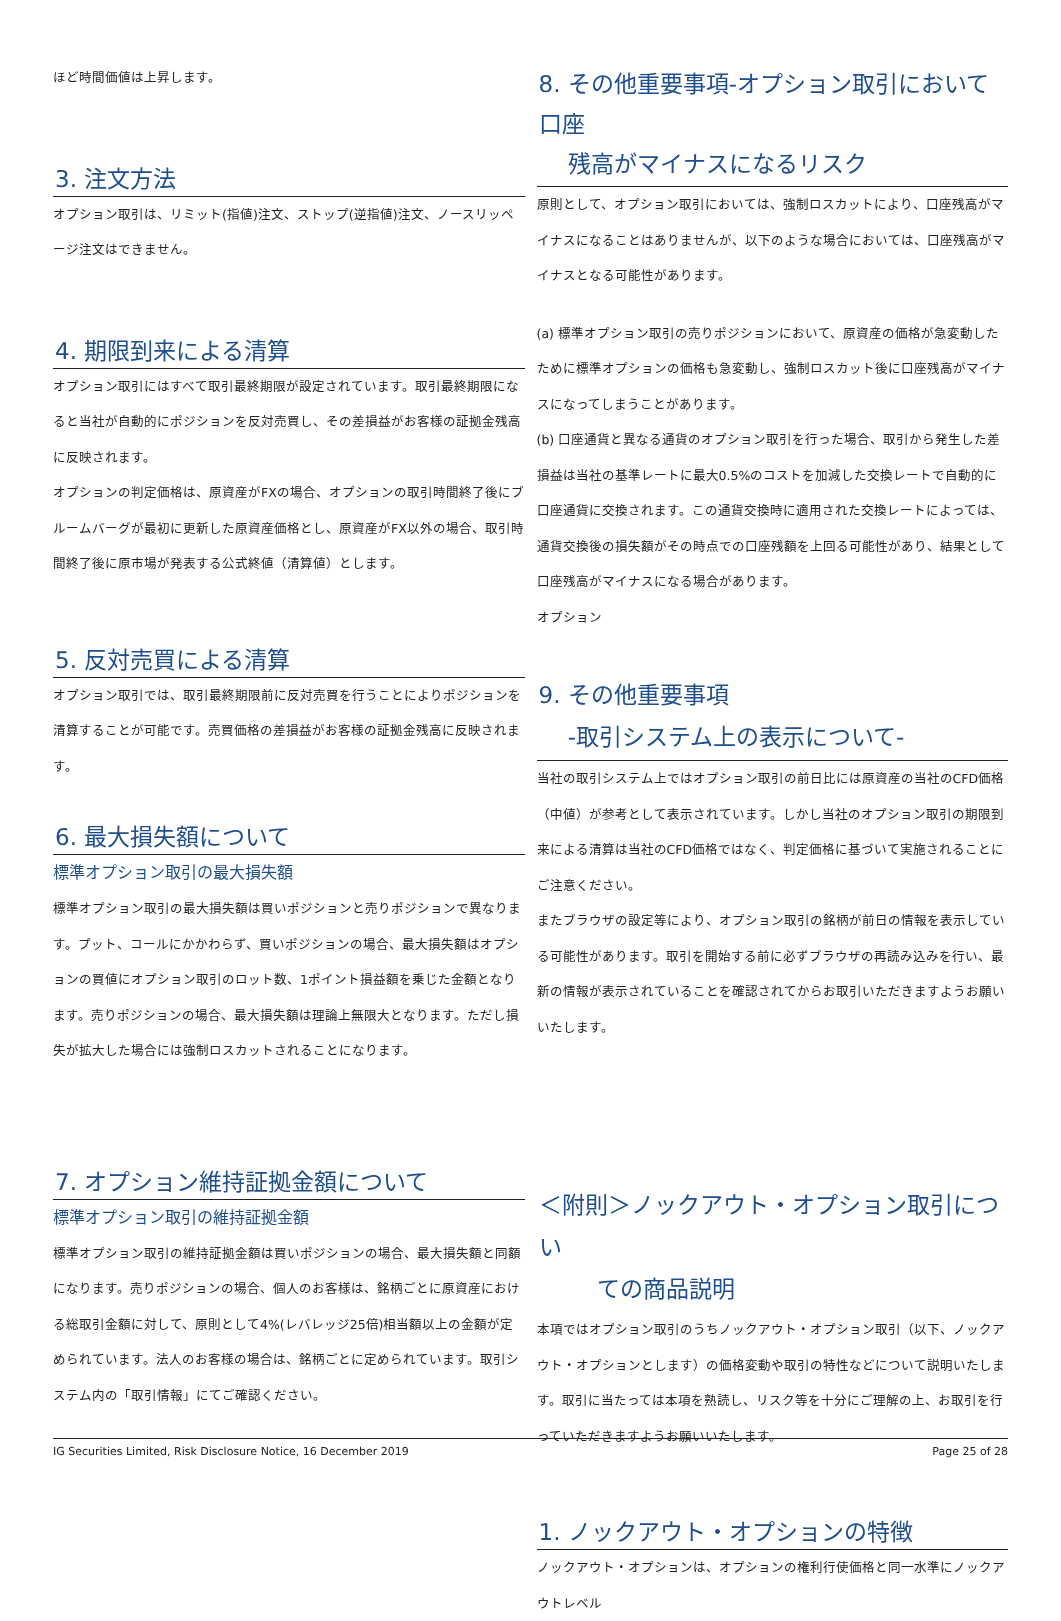ほど時間価値は上昇します。
3. 注文方法
オプション取引は、リミット(指値)注文、ストップ(逆指値)注文、ノースリッページ注文はできません。
4. 期限到来による清算
オプション取引にはすべて取引最終期限が設定されています。取引最終期限になると当社が自動的にポジションを反対売買し、その差損益がお客様の証拠金残高に反映されます。
オプションの判定価格は、原資産がFXの場合、オプションの取引時間終了後にブルームバーグが最初に更新した原資産価格とし、原資産がFX以外の場合、取引時間終了後に原市場が発表する公式終値（清算値）とします。
5. 反対売買による清算
オプション取引では、取引最終期限前に反対売買を行うことによりポジションを清算することが可能です。売買価格の差損益がお客様の証拠金残高に反映されます。
6. 最大損失額について
標準オプション取引の最大損失額
標準オプション取引の最大損失額は買いポジションと売りポジションで異なります。プット、コールにかかわらず、買いポジションの場合、最大損失額はオプションの買値にオプション取引のロット数、1ポイント損益額を乗じた金額となります。売りポジションの場合、最大損失額は理論上無限大となります。ただし損失が拡大した場合には強制ロスカットされることになります。
7. オプション維持証拠金額について
標準オプション取引の維持証拠金額
標準オプション取引の維持証拠金額は買いポジションの場合、最大損失額と同額になります。売りポジションの場合、個人のお客様は、銘柄ごとに原資産における総取引金額に対して、原則として4%(レバレッジ25倍)相当額以上の金額が定められています。法人のお客様の場合は、銘柄ごとに定められています。取引システム内の「取引情報」にてご確認ください。
8. その他重要事項-オプション取引において口座
残高がマイナスになるリスク
原則として、オプション取引においては、強制ロスカットにより、口座残高がマイナスになることはありませんが、以下のような場合においては、口座残高がマイナスとなる可能性があります。
(a) 標準オプション取引の売りポジションにおいて、原資産の価格が急変動したために標準オプションの価格も急変動し、強制ロスカット後に口座残高がマイナスになってしまうことがあります。
(b) 口座通貨と異なる通貨のオプション取引を行った場合、取引から発生した差損益は当社の基準レートに最大0.5%のコストを加減した交換レートで自動的に口座通貨に交換されます。この通貨交換時に適用された交換レートによっては、通貨交換後の損失額がその時点での口座残額を上回る可能性があり、結果として口座残高がマイナスになる場合があります。
オプション
9. その他重要事項
-取引システム上の表示について-
当社の取引システム上ではオプション取引の前日比には原資産の当社のCFD価格（中値）が参考として表示されています。しかし当社のオプション取引の期限到来による清算は当社のCFD価格ではなく、判定価格に基づいて実施されることにご注意ください。
またブラウザの設定等により、オプション取引の銘柄が前日の情報を表示している可能性があります。取引を開始する前に必ずブラウザの再読み込みを行い、最新の情報が表示されていることを確認されてからお取引いただきますようお願いいたします。
＜附則＞ノックアウト・オプション取引につい
ての商品説明
本項ではオプション取引のうちノックアウト・オプション取引（以下、ノックアウト・オプションとします）の価格変動や取引の特性などについて説明いたします。取引に当たっては本項を熟読し、リスク等を十分にご理解の上、お取引を行っていただきますようお願いいたします。
1. ノックアウト・オプションの特徴
ノックアウト・オプションは、オプションの権利行使価格と同一水準にノックアウトレベル
IG Securities Limited, Risk Disclosure Notice, 16 December 2019 Page 25 of 28